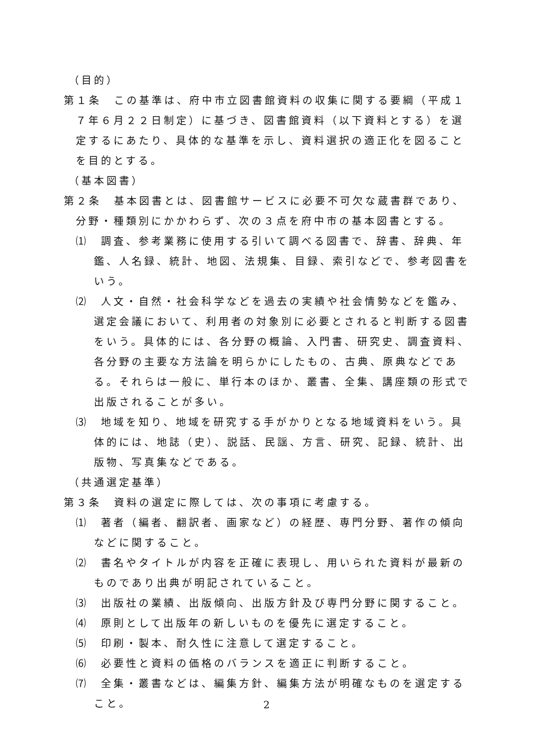（目的）
第１条　この基準は、府中市立図書館資料の収集に関する要綱（平成１７年６月２２日制定）に基づき、図書館資料（以下資料とする）を選定するにあたり、具体的な基準を示し、資料選択の適正化を図ることを目的とする。
（基本図書）
第２条　基本図書とは、図書館サービスに必要不可欠な蔵書群であり、分野・種類別にかかわらず、次の３点を府中市の基本図書とする。
⑴　調査、参考業務に使用する引いて調べる図書で、辞書、辞典、年鑑、人名録、統計、地図、法規集、目録、索引などで、参考図書をいう。
⑵　人文・自然・社会科学などを過去の実績や社会情勢などを鑑み、選定会議において、利用者の対象別に必要とされると判断する図書をいう。具体的には、各分野の概論、入門書、研究史、調査資料、各分野の主要な方法論を明らかにしたもの、古典、原典などである。それらは一般に、単行本のほか、叢書、全集、講座類の形式で出版されることが多い。
⑶　地域を知り、地域を研究する手がかりとなる地域資料をいう。具体的には、地誌（史）、説話、民謡、方言、研究、記録、統計、出版物、写真集などである。
（共通選定基準）
第３条　資料の選定に際しては、次の事項に考慮する。
⑴　著者（編者、翻訳者、画家など）の経歴、専門分野、著作の傾向などに関すること。
⑵　書名やタイトルが内容を正確に表現し、用いられた資料が最新のものであり出典が明記されていること。
⑶　出版社の業績、出版傾向、出版方針及び専門分野に関すること。
⑷　原則として出版年の新しいものを優先に選定すること。
⑸　印刷・製本、耐久性に注意して選定すること。
⑹　必要性と資料の価格のバランスを適正に判断すること。
⑺　全集・叢書などは、編集方針、編集方法が明確なものを選定すること。
2